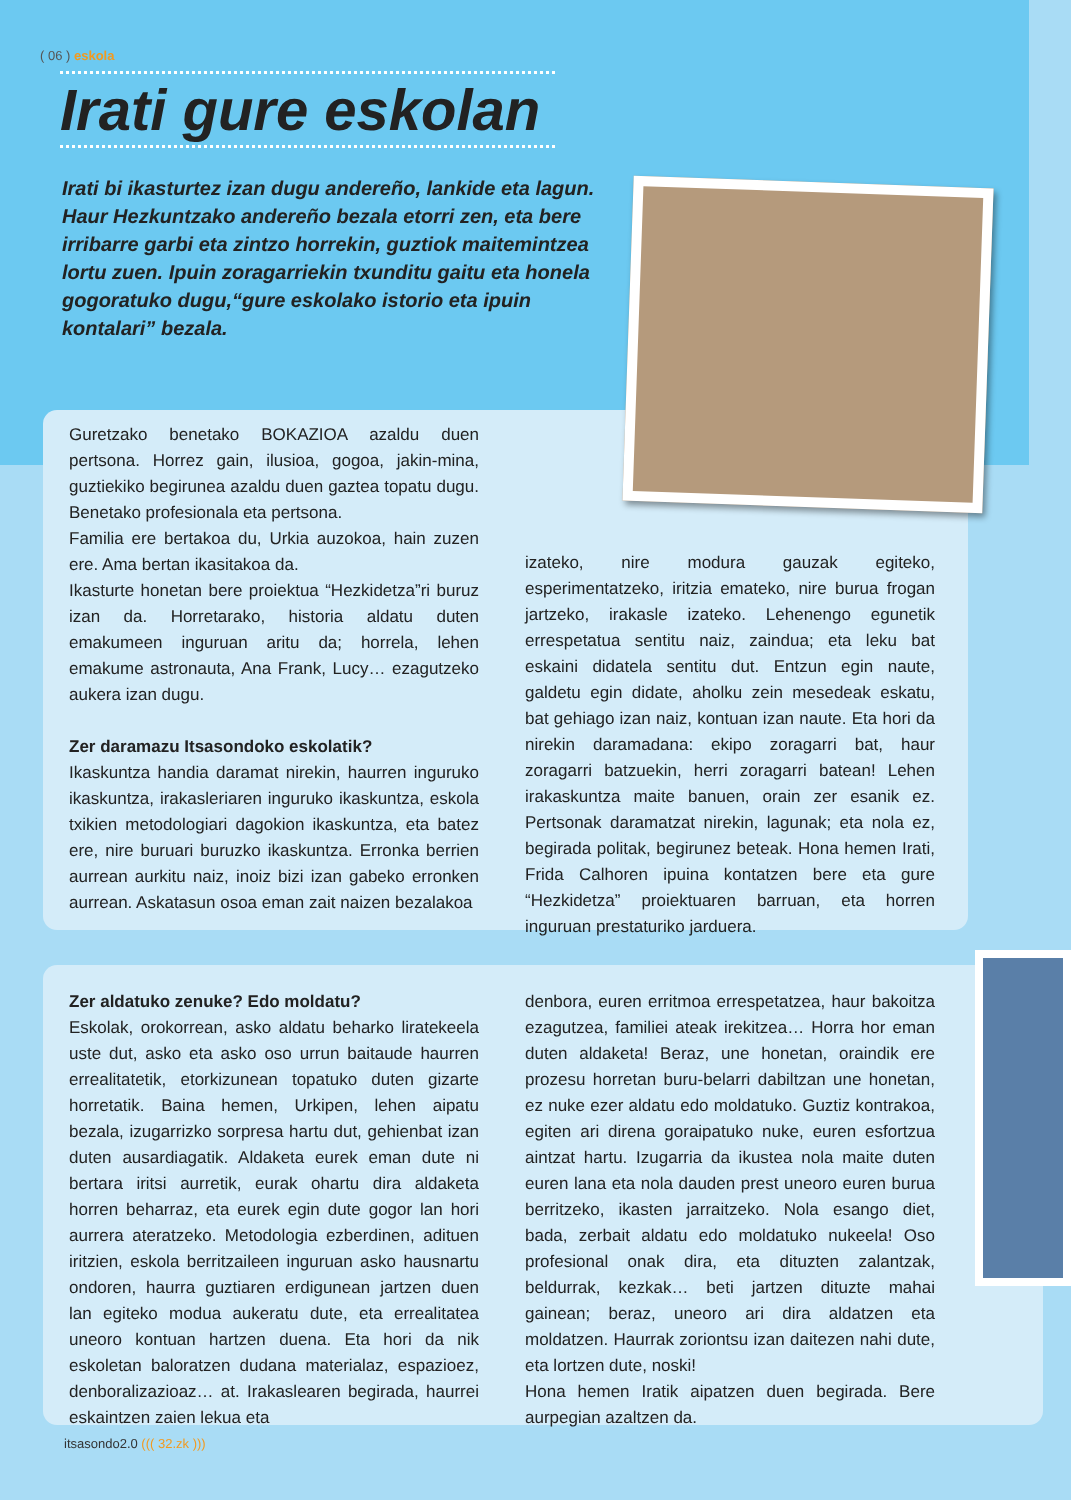( 06 ) eskola
Irati gure eskolan
Irati bi ikasturtez izan dugu andereño, lankide eta lagun. Haur Hezkuntzako andereño bezala etorri zen, eta bere irribarre garbi eta zintzo horrekin, guztiok maitemintzea lortu zuen. Ipuin zoragarriekin txunditu gaitu eta honela gogoratuko dugu,“gure eskolako istorio eta ipuin kontalari” bezala.
Guretzako benetako BOKAZIOA azaldu duen pertsona. Horrez gain, ilusioa, gogoa, jakin-mina, guztiekiko begirunea azaldu duen gaztea topatu dugu. Benetako profesionala eta pertsona.
Familia ere bertakoa du, Urkia auzokoa, hain zuzen ere. Ama bertan ikasitakoa da.
Ikasturte honetan bere proiektua “Hezkidetza”ri buruz izan da. Horretarako, historia aldatu duten emakumeen inguruan aritu da; horrela, lehen emakume astronauta, Ana Frank, Lucy… ezagutzeko aukera izan dugu.
Zer daramazu Itsasondoko eskolatik?
Ikaskuntza handia daramat nirekin, haurren inguruko ikaskuntza, irakasleriaren inguruko ikaskuntza, eskola txikien metodologiari dagokion ikaskuntza, eta batez ere, nire buruari buruzko ikaskuntza. Erronka berrien aurrean aurkitu naiz, inoiz bizi izan gabeko erronken aurrean. Askatasun osoa eman zait naizen bezalakoa
izateko, nire modura gauzak egiteko, esperimentatzeko, iritzia emateko, nire burua frogan jartzeko, irakasle izateko. Lehenengo egunetik errespetatua sentitu naiz, zaindua; eta leku bat eskaini didatela sentitu dut. Entzun egin naute, galdetu egin didate, aholku zein mesedeak eskatu, bat gehiago izan naiz, kontuan izan naute. Eta hori da nirekin daramadana: ekipo zoragarri bat, haur zoragarri batzuekin, herri zoragarri batean! Lehen irakaskuntza maite banuen, orain zer esanik ez. Pertsonak daramatzat nirekin, lagunak; eta nola ez, begirada politak, begirunez beteak. Hona hemen Irati, Frida Calhoren ipuina kontatzen bere eta gure “Hezkidetza” proiektuaren barruan, eta horren inguruan prestaturiko jarduera.
Zer aldatuko zenuke? Edo moldatu?
Eskolak, orokorrean, asko aldatu beharko liratekeela uste dut, asko eta asko oso urrun baitaude haurren errealitatetik, etorkizunean topatuko duten gizarte horretatik. Baina hemen, Urkipen, lehen aipatu bezala, izugarrizko sorpresa hartu dut, gehienbat izan duten ausardiagatik. Aldaketa eurek eman dute ni bertara iritsi aurretik, eurak ohartu dira aldaketa horren beharraz, eta eurek egin dute gogor lan hori aurrera ateratzeko. Metodologia ezberdinen, adituen iritzien, eskola berritzaileen inguruan asko hausnartu ondoren, haurra guztiaren erdigunean jartzen duen lan egiteko modua aukeratu dute, eta errealitatea uneoro kontuan hartzen duena. Eta hori da nik eskoletan baloratzen dudana materialaz, espazioez, denboralizazioaz… at. Irakaslearen begirada, haurrei eskaintzen zaien lekua eta
denbora, euren erritmoa errespetatzea, haur bakoitza ezagutzea, familiei ateak irekitzea… Horra hor eman duten aldaketa! Beraz, une honetan, oraindik ere prozesu horretan buru-belarri dabiltzan une honetan, ez nuke ezer aldatu edo moldatuko. Guztiz kontrakoa, egiten ari direna goraipatuko nuke, euren esfortzua aintzat hartu. Izugarria da ikustea nola maite duten euren lana eta nola dauden prest uneoro euren burua berritzeko, ikasten jarraitzeko. Nola esango diet, bada, zerbait aldatu edo moldatuko nukeela! Oso profesional onak dira, eta dituzten zalantzak, beldurrak, kezkak… beti jartzen dituzte mahai gainean; beraz, uneoro ari dira aldatzen eta moldatzen. Haurrak zoriontsu izan daitezen nahi dute, eta lortzen dute, noski!
Hona hemen Iratik aipatzen duen begirada. Bere aurpegian azaltzen da.
itsasondo2.0 ((( 32.zk )))